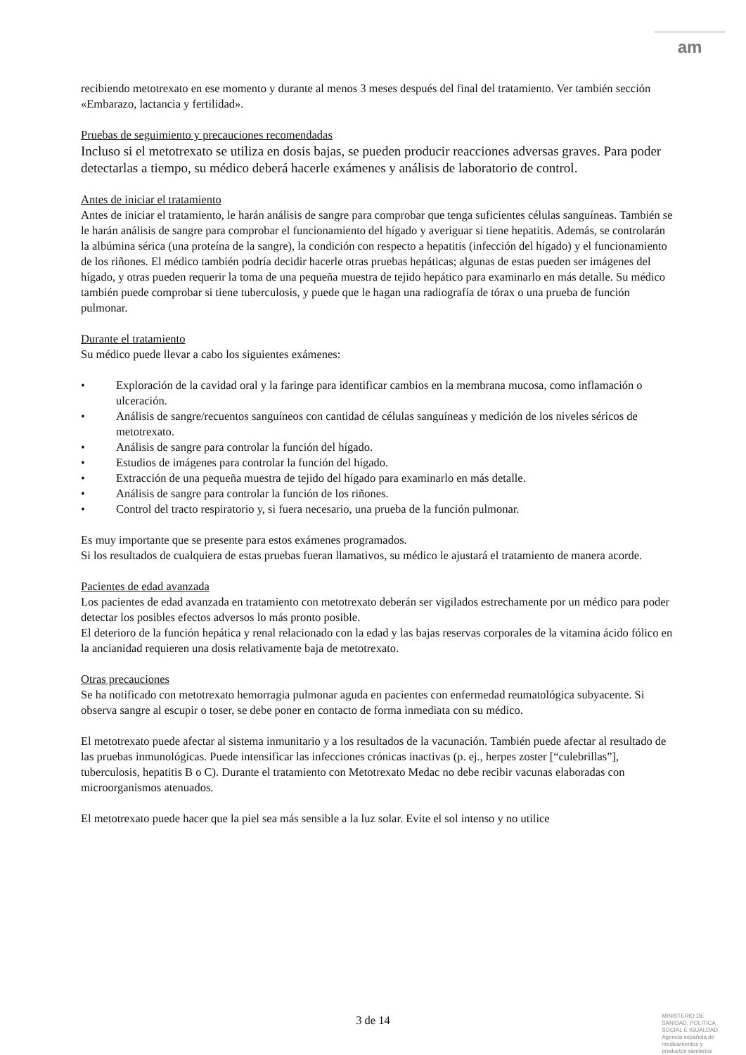am
recibiendo metotrexato en ese momento y durante al menos 3 meses después del final del tratamiento. Ver también sección «Embarazo, lactancia y fertilidad».
Pruebas de seguimiento y precauciones recomendadas
Incluso si el metotrexato se utiliza en dosis bajas, se pueden producir reacciones adversas graves. Para poder detectarlas a tiempo, su médico deberá hacerle exámenes y análisis de laboratorio de control.
Antes de iniciar el tratamiento
Antes de iniciar el tratamiento, le harán análisis de sangre para comprobar que tenga suficientes células sanguíneas. También se le harán análisis de sangre para comprobar el funcionamiento del hígado y averiguar si tiene hepatitis. Además, se controlarán la albúmina sérica (una proteína de la sangre), la condición con respecto a hepatitis (infección del hígado) y el funcionamiento de los riñones. El médico también podría decidir hacerle otras pruebas hepáticas; algunas de estas pueden ser imágenes del hígado, y otras pueden requerir la toma de una pequeña muestra de tejido hepático para examinarlo en más detalle. Su médico también puede comprobar si tiene tuberculosis, y puede que le hagan una radiografía de tórax o una prueba de función pulmonar.
Durante el tratamiento
Su médico puede llevar a cabo los siguientes exámenes:
• Exploración de la cavidad oral y la faringe para identificar cambios en la membrana mucosa, como inflamación o ulceración.
• Análisis de sangre/recuentos sanguíneos con cantidad de células sanguíneas y medición de los niveles séricos de metotrexato.
• Análisis de sangre para controlar la función del hígado.
• Estudios de imágenes para controlar la función del hígado.
• Extracción de una pequeña muestra de tejido del hígado para examinarlo en más detalle.
• Análisis de sangre para controlar la función de los riñones.
• Control del tracto respiratorio y, si fuera necesario, una prueba de la función pulmonar.
Es muy importante que se presente para estos exámenes programados.
Si los resultados de cualquiera de estas pruebas fueran llamativos, su médico le ajustará el tratamiento de manera acorde.
Pacientes de edad avanzada
Los pacientes de edad avanzada en tratamiento con metotrexato deberán ser vigilados estrechamente por un médico para poder detectar los posibles efectos adversos lo más pronto posible.
El deterioro de la función hepática y renal relacionado con la edad y las bajas reservas corporales de la vitamina ácido fólico en la ancianidad requieren una dosis relativamente baja de metotrexato.
Otras precauciones
Se ha notificado con metotrexato hemorragia pulmonar aguda en pacientes con enfermedad reumatológica subyacente. Si observa sangre al escupir o toser, se debe poner en contacto de forma inmediata con su médico.
El metotrexato puede afectar al sistema inmunitario y a los resultados de la vacunación. También puede afectar al resultado de las pruebas inmunológicas. Puede intensificar las infecciones crónicas inactivas (p. ej., herpes zoster [“culebrillas”], tuberculosis, hepatitis B o C). Durante el tratamiento con Metotrexato Medac no debe recibir vacunas elaboradas con microorganismos atenuados.
El metotrexato puede hacer que la piel sea más sensible a la luz solar. Evite el sol intenso y no utilice
3 de 14
MINISTERIO DE
SANIDAD, POLITICA
SOCIAL E IGUALDAD
Agencia española de
medicamentos y
productos sanitarios